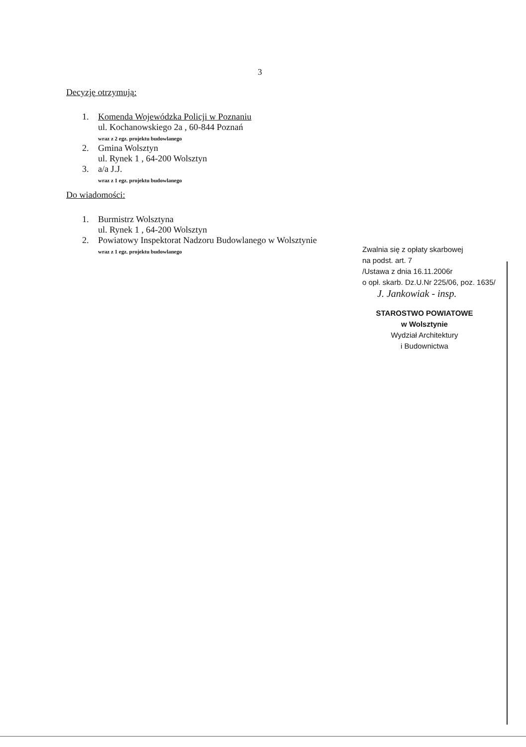3
Decyzję otrzymują:
1. Komenda Wojewódzka Policji w Poznaniu
ul. Kochanowskiego 2a , 60-844 Poznań
wraz z 2 egz. projektu budowlanego
2. Gmina Wolsztyn
ul. Rynek 1 , 64-200 Wolsztyn
3. a/a J.J.
wraz z 1 egz. projektu budowlanego
Do wiadomości:
1. Burmistrz Wolsztyna
ul. Rynek 1 , 64-200 Wolsztyn
2. Powiatowy Inspektorat Nadzoru Budowlanego w Wolsztynie
wraz z 1 egz. projektu budowlanego
Zwalnia się z opłaty skarbowej
na podst. art. 7
/Ustawa z dnia 16.11.2006r
o opł. skarb. Dz.U.Nr 225/06, poz. 1635/
J. Jankowiak - insp.
STAROSTWO POWIATOWE
w Wolsztynie
Wydział Architektury
i Budownictwa